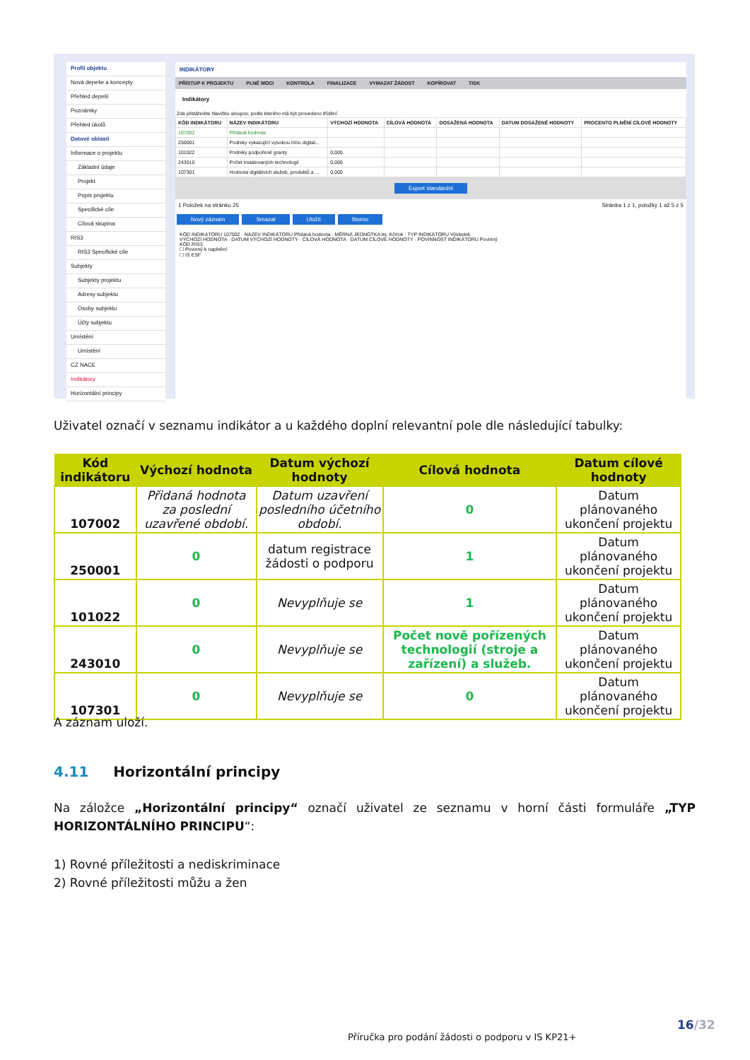Profil objektu
Nová depeše a koncepty
Přehled depeší
Poznámky
Přehled úkolů
Datové oblasti
Informace o projektu
Základní údaje
Projekt
Popis projektu
Specifické cíle
Cílová skupina
RIS3
RIS3 Specifické cíle
Subjekty
Subjekty projektu
Adresy subjektu
Osoby subjektu
Účty subjektu
Umístění
Umístění
CZ NACE
Indikátory
Horizontální principy
INDIKÁTORY
PŘÍSTUP K PROJEKTU PLNÉ MOCI KONTROLA FINALIZACE VYMAZAT ŽÁDOST KOPÍROVAT TISK
Indikátory
Zde přetáhněte hlavičku sloupce, podle kterého má být provedeno třídění
| KÓD INDIKÁTORU | NÁZEV INDIKÁTORU | VÝCHOZÍ HODNOTA | CÍLOVÁ HODNOTA | DOSAŽENÁ HODNOTA | DATUM DOSAŽENÉ HODNOTY | PROCENTO PLNĚNÍ CÍLOVÉ HODNOTY |
| --- | --- | --- | --- | --- | --- | --- |
| 107002 | Přidaná hodnota | | | | | |
| 250001 | Podniky vykazující vysokou míru digital... | | | | | |
| 101022 | Podniky podpořené granty | 0,000 | | | | |
| 243010 | Počet instalovaných technologií | 0,000 | | | | |
| 107301 | Hodnota digitálních služeb, produktů a ... | 0,000 | | | | |
Export standardní
1 Položek na stránku 25 Stránka 1 z 1, položky 1 až 5 z 5
Nový záznam Smazat Uložit Storno
KÓD INDIKÁTORU 107002 · NÁZEV INDIKÁTORU Přidaná hodnota · MĚRNÁ JEDNOTKA tis. Kč/rok · TYP INDIKÁTORU Výsledek
VÝCHOZÍ HODNOTA · DATUM VÝCHOZÍ HODNOTY · CÍLOVÁ HODNOTA · DATUM CÍLOVÉ HODNOTY · POVINNOST INDIKÁTORU Povinný
KÓD RIS3
☐ Povinný k naplnění
☐ IS ESF
Uživatel označí v seznamu indikátor a u každého doplní relevantní pole dle následující tabulky:
| Kód indikátoru | Výchozí hodnota | Datum výchozí hodnoty | Cílová hodnota | Datum cílové hodnoty |
| --- | --- | --- | --- | --- |
| 107002 | Přidaná hodnota za poslední uzavřené období. | Datum uzavření posledního účetního období. | 0 | Datum plánovaného ukončení projektu |
| 250001 | 0 | datum registrace žádosti o podporu | 1 | Datum plánovaného ukončení projektu |
| 101022 | 0 | Nevyplňuje se | 1 | Datum plánovaného ukončení projektu |
| 243010 | 0 | Nevyplňuje se | Počet nově pořízených technologií (stroje a zařízení) a služeb. | Datum plánovaného ukončení projektu |
| 107301 | 0 | Nevyplňuje se | 0 | Datum plánovaného ukončení projektu |
A záznam uloží.
4.11 Horizontální principy
Na záložce „Horizontální principy“ označí uživatel ze seznamu v horní části formuláře „TYP HORIZONTÁLNÍHO PRINCIPU“:
1) Rovné příležitosti a nediskriminace
2) Rovné příležitosti můžu a žen
16/32
Příručka pro podání žádosti o podporu v IS KP21+